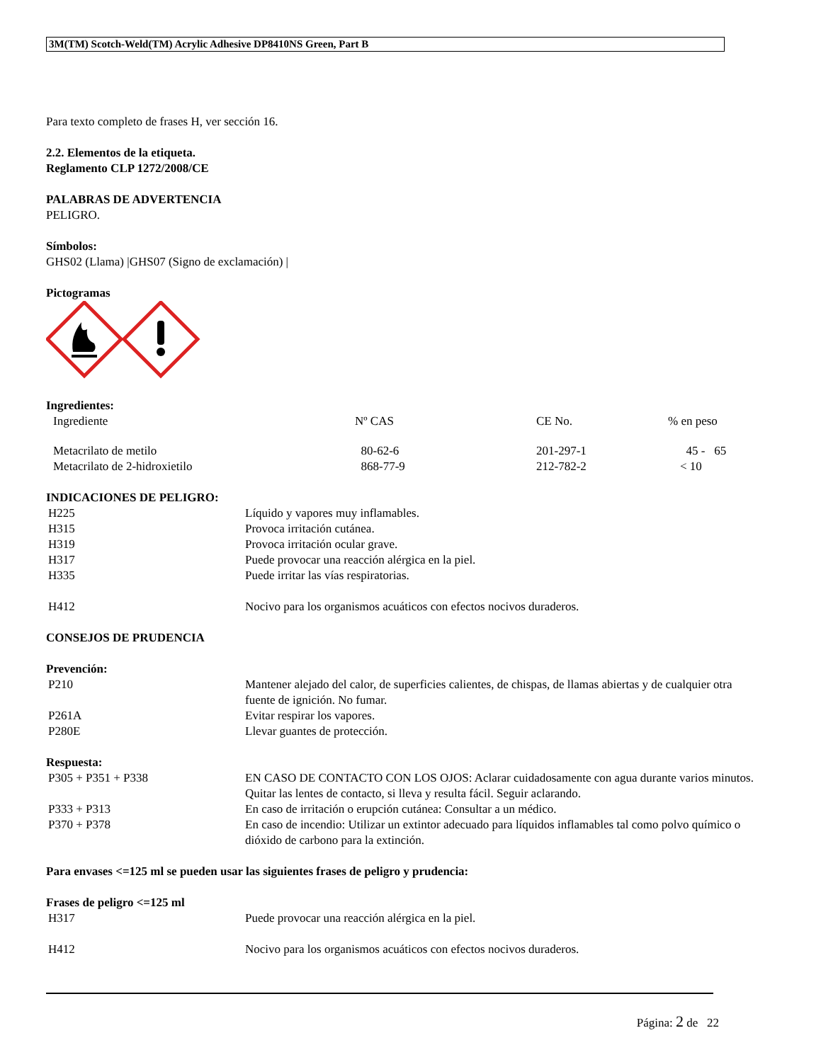3M(TM) Scotch-Weld(TM) Acrylic Adhesive DP8410NS Green, Part B
Para texto completo de frases H, ver sección 16.
2.2. Elementos de la etiqueta.
Reglamento CLP 1272/2008/CE
PALABRAS DE ADVERTENCIA
PELIGRO.
Símbolos:
GHS02 (Llama) |GHS07 (Signo de exclamación) |
Pictogramas
Ingredientes:
| Ingrediente | Nº CAS | CE No. | % en peso |
| Metacrilato de metilo | 80-62-6 | 201-297-1 | 45 - 65 |
| Metacrilato de 2-hidroxietilo | 868-77-9 | 212-782-2 | < 10 |
INDICACIONES DE PELIGRO:
| H225 | Líquido y vapores muy inflamables. |
| H315 | Provoca irritación cutánea. |
| H319 | Provoca irritación ocular grave. |
| H317 | Puede provocar una reacción alérgica en la piel. |
| H335 | Puede irritar las vías respiratorias. |
| H412 | Nocivo para los organismos acuáticos con efectos nocivos duraderos. |
CONSEJOS DE PRUDENCIA
Prevención:
| P210 | Mantener alejado del calor, de superficies calientes, de chispas, de llamas abiertas y de cualquier otra fuente de ignición. No fumar. |
| P261A | Evitar respirar los vapores. |
| P280E | Llevar guantes de protección. |
Respuesta:
| P305 + P351 + P338 | EN CASO DE CONTACTO CON LOS OJOS: Aclarar cuidadosamente con agua durante varios minutos. Quitar las lentes de contacto, si lleva y resulta fácil. Seguir aclarando. |
| P333 + P313 | En caso de irritación o erupción cutánea: Consultar a un médico. |
| P370 + P378 | En caso de incendio: Utilizar un extintor adecuado para líquidos inflamables tal como polvo químico o dióxido de carbono para la extinción. |
Para envases <=125 ml se pueden usar las siguientes frases de peligro y prudencia:
Frases de peligro <=125 ml
| H317 | Puede provocar una reacción alérgica en la piel. |
| H412 | Nocivo para los organismos acuáticos con efectos nocivos duraderos. |
Página: 2 de 22